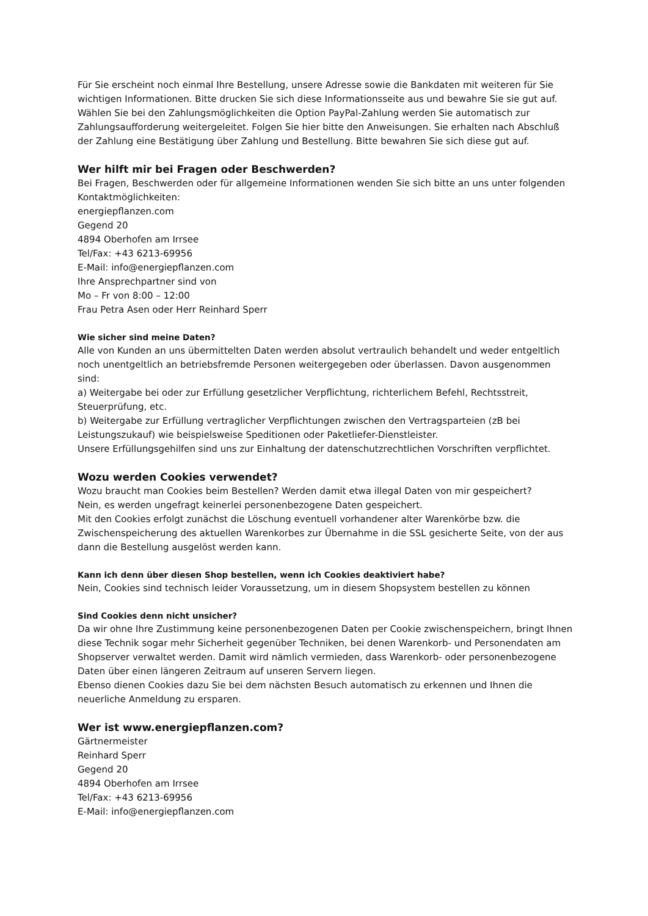Für Sie erscheint noch einmal Ihre Bestellung, unsere Adresse sowie die Bankdaten mit weiteren für Sie wichtigen Informationen. Bitte drucken Sie sich diese Informationsseite aus und bewahre Sie sie gut auf.
Wählen Sie bei den Zahlungsmöglichkeiten die Option PayPal-Zahlung werden Sie automatisch zur Zahlungsaufforderung weitergeleitet. Folgen Sie hier bitte den Anweisungen. Sie erhalten nach Abschluß der Zahlung eine Bestätigung über Zahlung und Bestellung. Bitte bewahren Sie sich diese gut auf.
Wer hilft mir bei Fragen oder Beschwerden?
Bei Fragen, Beschwerden oder für allgemeine Informationen wenden Sie sich bitte an uns unter folgenden Kontaktmöglichkeiten:
energiepflanzen.com
Gegend 20
4894 Oberhofen am Irrsee
Tel/Fax: +43 6213-69956
E-Mail: info@energiepflanzen.com
Ihre Ansprechpartner sind von
Mo – Fr von 8:00 – 12:00
Frau Petra Asen oder Herr Reinhard Sperr
Wie sicher sind meine Daten?
Alle von Kunden an uns übermittelten Daten werden absolut vertraulich behandelt und weder entgeltlich noch unentgeltlich an betriebsfremde Personen weitergegeben oder überlassen. Davon ausgenommen sind:
a) Weitergabe bei oder zur Erfüllung gesetzlicher Verpflichtung, richterlichem Befehl, Rechtsstreit, Steuerprüfung, etc.
b) Weitergabe zur Erfüllung vertraglicher Verpflichtungen zwischen den Vertragsparteien (zB bei Leistungszukauf) wie beispielsweise Speditionen oder Paketliefer-Dienstleister.
Unsere Erfüllungsgehilfen sind uns zur Einhaltung der datenschutzrechtlichen Vorschriften verpflichtet.
Wozu werden Cookies verwendet?
Wozu braucht man Cookies beim Bestellen? Werden damit etwa illegal Daten von mir gespeichert?
Nein, es werden ungefragt keinerlei personenbezogene Daten gespeichert.
Mit den Cookies erfolgt zunächst die Löschung eventuell vorhandener alter Warenkörbe bzw. die Zwischenspeicherung des aktuellen Warenkorbes zur Übernahme in die SSL gesicherte Seite, von der aus dann die Bestellung ausgelöst werden kann.
Kann ich denn über diesen Shop bestellen, wenn ich Cookies deaktiviert habe?
Nein, Cookies sind technisch leider Voraussetzung, um in diesem Shopsystem bestellen zu können
Sind Cookies denn nicht unsicher?
Da wir ohne Ihre Zustimmung keine personenbezogenen Daten per Cookie zwischenspeichern, bringt Ihnen diese Technik sogar mehr Sicherheit gegenüber Techniken, bei denen Warenkorb- und Personendaten am Shopserver verwaltet werden. Damit wird nämlich vermieden, dass Warenkorb- oder personenbezogene Daten über einen längeren Zeitraum auf unseren Servern liegen.
Ebenso dienen Cookies dazu Sie bei dem nächsten Besuch automatisch zu erkennen und Ihnen die neuerliche Anmeldung zu ersparen.
Wer ist www.energiepflanzen.com?
Gärtnermeister
Reinhard Sperr
Gegend 20
4894 Oberhofen am Irrsee
Tel/Fax: +43 6213-69956
E-Mail: info@energiepflanzen.com